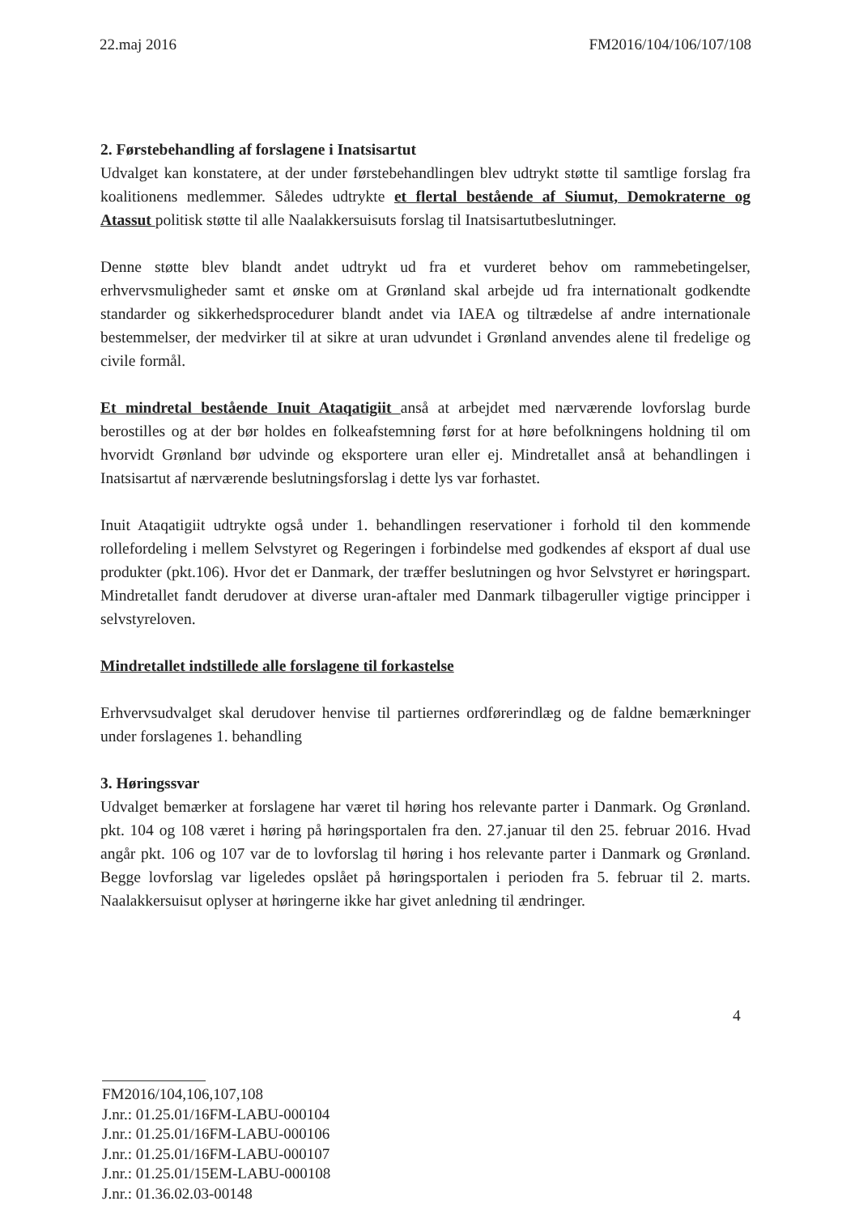22.maj 2016 FM2016/104/106/107/108
2. Førstebehandling af forslagene i Inatsisartut
Udvalget kan konstatere, at der under førstebehandlingen blev udtrykt støtte til samtlige forslag fra koalitionens medlemmer. Således udtrykte et flertal bestående af Siumut, Demokraterne og Atassut politisk støtte til alle Naalakkersuisuts forslag til Inatsisartutbeslutninger.
Denne støtte blev blandt andet udtrykt ud fra et vurderet behov om rammebetingelser, erhvervsmuligheder samt et ønske om at Grønland skal arbejde ud fra internationalt godkendte standarder og sikkerhedsprocedurer blandt andet via IAEA og tiltrædelse af andre internationale bestemmelser, der medvirker til at sikre at uran udvundet i Grønland anvendes alene til fredelige og civile formål.
Et mindretal bestående Inuit Ataqatigiit anså at arbejdet med nærværende lovforslag burde berostilles og at der bør holdes en folkeafstemning først for at høre befolkningens holdning til om hvorvidt Grønland bør udvinde og eksportere uran eller ej. Mindretallet anså at behandlingen i Inatsisartut af nærværende beslutningsforslag i dette lys var forhastet.
Inuit Ataqatigiit udtrykte også under 1. behandlingen reservationer i forhold til den kommende rollefordeling i mellem Selvstyret og Regeringen i forbindelse med godkendes af eksport af dual use produkter (pkt.106). Hvor det er Danmark, der træffer beslutningen og hvor Selvstyret er høringspart. Mindretallet fandt derudover at diverse uran-aftaler med Danmark tilbageruller vigtige principper i selvstyreloven.
Mindretallet indstillede alle forslagene til forkastelse
Erhvervsudvalget skal derudover henvise til partiernes ordførerindlæg og de faldne bemærkninger under forslagenes 1. behandling
3. Høringssvar
Udvalget bemærker at forslagene har været til høring hos relevante parter i Danmark. Og Grønland. pkt. 104 og 108 været i høring på høringsportalen fra den. 27.januar til den 25. februar 2016. Hvad angår pkt. 106 og 107 var de to lovforslag til høring i hos relevante parter i Danmark og Grønland. Begge lovforslag var ligeledes opslået på høringsportalen i perioden fra 5. februar til 2. marts. Naalakkersuisut oplyser at høringerne ikke har givet anledning til ændringer.
4
FM2016/104,106,107,108
J.nr.: 01.25.01/16FM-LABU-000104
J.nr.: 01.25.01/16FM-LABU-000106
J.nr.: 01.25.01/16FM-LABU-000107
J.nr.: 01.25.01/15EM-LABU-000108
J.nr.: 01.36.02.03-00148